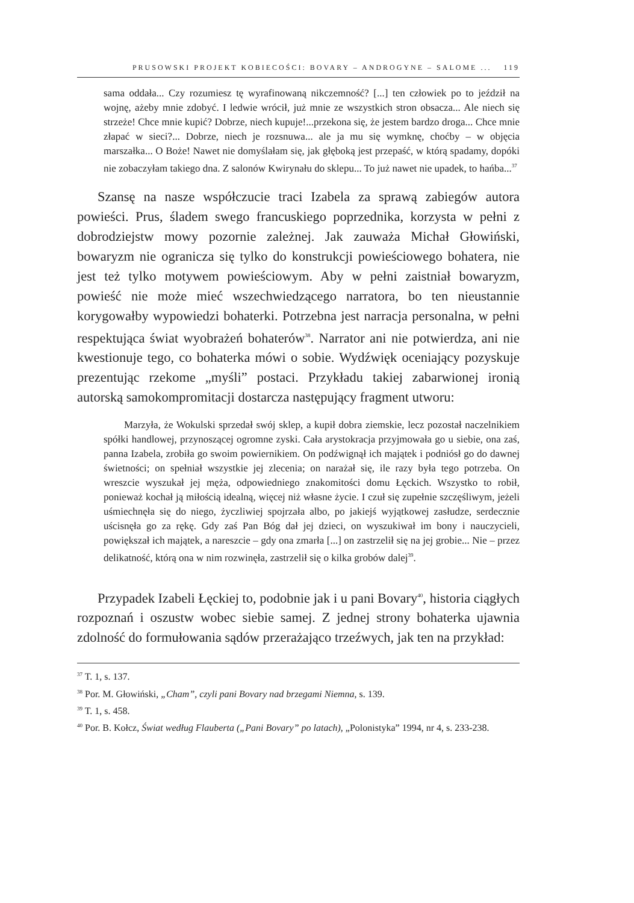PRUSOWSKI PROJEKT KOBIECOŚCI: BOVARY – ANDROGYNE – SALOME ... 119
sama oddała... Czy rozumiesz tę wyrafinowaną nikczemność? [...] ten człowiek po to jeździł na wojnę, ażeby mnie zdobyć. I ledwie wrócił, już mnie ze wszystkich stron obsacza... Ale niech się strzeże! Chce mnie kupić? Dobrze, niech kupuje!...przekona się, że jestem bardzo droga... Chce mnie złapać w sieci?... Dobrze, niech je rozsnuwa... ale ja mu się wymknę, choćby – w objęcia marszałka... O Boże! Nawet nie domyślałam się, jak głęboką jest przepaść, w którą spadamy, dopóki nie zobaczyłam takiego dna. Z salonów Kwirynału do sklepu... To już nawet nie upadek, to hańba...<sup>37</sup>
Szansę na nasze współczucie traci Izabela za sprawą zabiegów autora powieści. Prus, śladem swego francuskiego poprzednika, korzysta w pełni z dobrodziejstw mowy pozornie zależnej. Jak zauważa Michał Głowiński, bowaryzm nie ogranicza się tylko do konstrukcji powieściowego bohatera, nie jest też tylko motywem powieściowym. Aby w pełni zaistniał bowaryzm, powieść nie może mieć wszechwiedzącego narratora, bo ten nieustannie korygowałby wypowiedzi bohaterki. Potrzebna jest narracja personalna, w pełni respektująca świat wyobrażeń bohaterów<sup>38</sup>. Narrator ani nie potwierdza, ani nie kwestionuje tego, co bohaterka mówi o sobie. Wydźwięk oceniający pozyskuje prezentując rzekome „myśli” postaci. Przykładu takiej zabarwionej ironią autorską samokompromitacji dostarcza następujący fragment utworu:
Marzyła, że Wokulski sprzedał swój sklep, a kupił dobra ziemskie, lecz pozostał naczelnikiem spółki handlowej, przynoszącej ogromne zyski. Cała arystokracja przyjmowała go u siebie, ona zaś, panna Izabela, zrobiła go swoim powiernikiem. On podźwignął ich majątek i podniósł go do dawnej świetności; on spełniał wszystkie jej zlecenia; on narażał się, ile razy była tego potrzeba. On wreszcie wyszukał jej męża, odpowiedniego znakomitości domu Łęckich. Wszystko to robił, ponieważ kochał ją miłością idealną, więcej niż własne życie. I czuł się zupełnie szczęśliwym, jeżeli uśmiechnęła się do niego, życzliwiej spojrzała albo, po jakiejś wyjątkowej zasłudze, serdecznie uścisnęła go za rękę. Gdy zaś Pan Bóg dał jej dzieci, on wyszukiwał im bony i nauczycieli, powiększał ich majątek, a nareszcie – gdy ona zmarła [...] on zastrzelił się na jej grobie... Nie – przez delikatność, którą ona w nim rozwinęła, zastrzelił się o kilka grobów dalej<sup>39</sup>.
Przypadek Izabeli Łęckiej to, podobnie jak i u pani Bovary<sup>40</sup>, historia ciągłych rozpoznań i oszustw wobec siebie samej. Z jednej strony bohaterka ujawnia zdolność do formułowania sądów przerażająco trzeźwych, jak ten na przykład:
<sup>37</sup> T. 1, s. 137.
<sup>38</sup> Por. M. Głowiński, „Cham”, czyli pani Bovary nad brzegami Niemna, s. 139.
<sup>39</sup> T. 1, s. 458.
<sup>40</sup> Por. B. Kołcz, Świat według Flauberta („Pani Bovary” po latach), „Polonistyka” 1994, nr 4, s. 233-238.